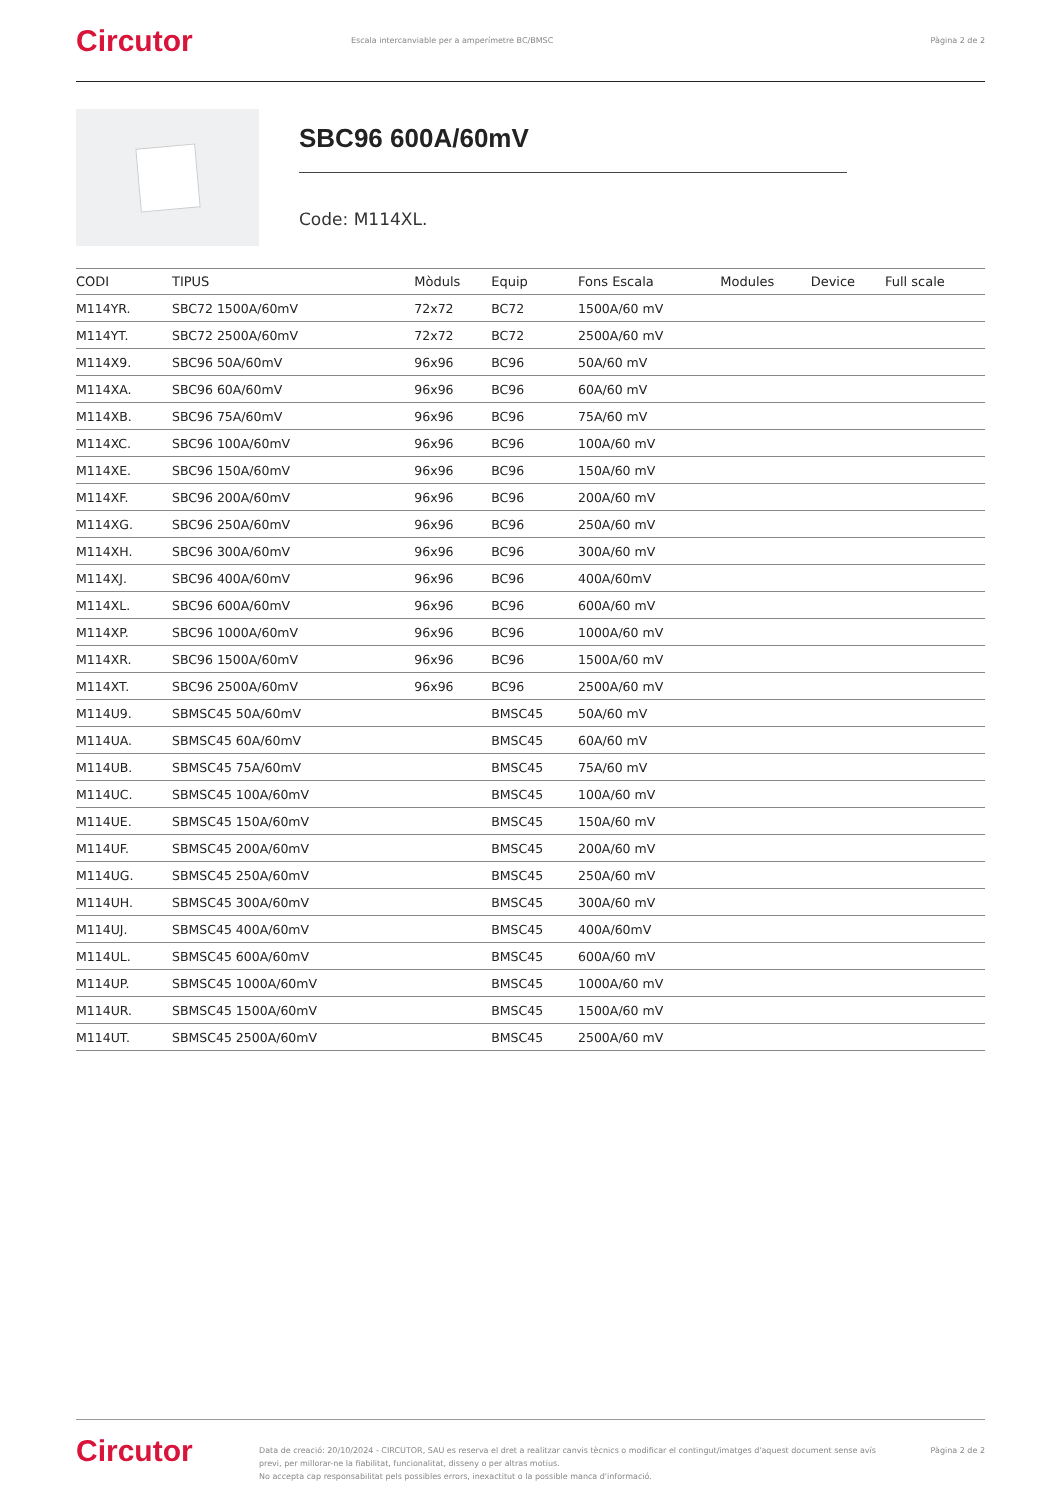Circutor
Escala intercanviable per a amperímetre BC/BMSC
Pàgina 2 de 2
SBC96 600A/60mV
Code: M114XL.
| CODI | TIPUS | Mòduls | Equip | Fons Escala | Modules | Device | Full scale |
| --- | --- | --- | --- | --- | --- | --- | --- |
| M114YR. | SBC72 1500A/60mV | 72x72 | BC72 | 1500A/60 mV | | | |
| M114YT. | SBC72 2500A/60mV | 72x72 | BC72 | 2500A/60 mV | | | |
| M114X9. | SBC96 50A/60mV | 96x96 | BC96 | 50A/60 mV | | | |
| M114XA. | SBC96 60A/60mV | 96x96 | BC96 | 60A/60 mV | | | |
| M114XB. | SBC96 75A/60mV | 96x96 | BC96 | 75A/60 mV | | | |
| M114XC. | SBC96 100A/60mV | 96x96 | BC96 | 100A/60 mV | | | |
| M114XE. | SBC96 150A/60mV | 96x96 | BC96 | 150A/60 mV | | | |
| M114XF. | SBC96 200A/60mV | 96x96 | BC96 | 200A/60 mV | | | |
| M114XG. | SBC96 250A/60mV | 96x96 | BC96 | 250A/60 mV | | | |
| M114XH. | SBC96 300A/60mV | 96x96 | BC96 | 300A/60 mV | | | |
| M114XJ. | SBC96 400A/60mV | 96x96 | BC96 | 400A/60mV | | | |
| M114XL. | SBC96 600A/60mV | 96x96 | BC96 | 600A/60 mV | | | |
| M114XP. | SBC96 1000A/60mV | 96x96 | BC96 | 1000A/60 mV | | | |
| M114XR. | SBC96 1500A/60mV | 96x96 | BC96 | 1500A/60 mV | | | |
| M114XT. | SBC96 2500A/60mV | 96x96 | BC96 | 2500A/60 mV | | | |
| M114U9. | SBMSC45 50A/60mV | | BMSC45 | 50A/60 mV | | | |
| M114UA. | SBMSC45 60A/60mV | | BMSC45 | 60A/60 mV | | | |
| M114UB. | SBMSC45 75A/60mV | | BMSC45 | 75A/60 mV | | | |
| M114UC. | SBMSC45 100A/60mV | | BMSC45 | 100A/60 mV | | | |
| M114UE. | SBMSC45 150A/60mV | | BMSC45 | 150A/60 mV | | | |
| M114UF. | SBMSC45 200A/60mV | | BMSC45 | 200A/60 mV | | | |
| M114UG. | SBMSC45 250A/60mV | | BMSC45 | 250A/60 mV | | | |
| M114UH. | SBMSC45 300A/60mV | | BMSC45 | 300A/60 mV | | | |
| M114UJ. | SBMSC45 400A/60mV | | BMSC45 | 400A/60mV | | | |
| M114UL. | SBMSC45 600A/60mV | | BMSC45 | 600A/60 mV | | | |
| M114UP. | SBMSC45 1000A/60mV | | BMSC45 | 1000A/60 mV | | | |
| M114UR. | SBMSC45 1500A/60mV | | BMSC45 | 1500A/60 mV | | | |
| M114UT. | SBMSC45 2500A/60mV | | BMSC45 | 2500A/60 mV | | | |
Circutor
Data de creació: 20/10/2024 - CIRCUTOR, SAU es reserva el dret a realitzar canvis tècnics o modificar el contingut/imatges d'aquest document sense avís previ, per millorar-ne la fiabilitat, funcionalitat, disseny o per altras motius.
No accepta cap responsabilitat pels possibles errors, inexactitut o la possible manca d'informació.
Pàgina 2 de 2